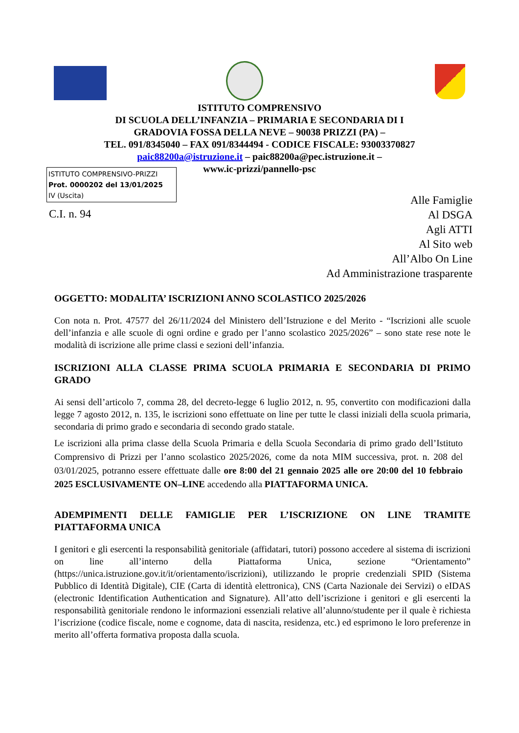ISTITUTO COMPRENSIVO
DI SCUOLA DELL’INFANZIA – PRIMARIA E SECONDARIA DI I
GRADOVIA FOSSA DELLA NEVE – 90038 PRIZZI (PA) –
TEL. 091/8345040 – FAX 091/8344494 - CODICE FISCALE: 93003370827
paic88200a@istruzione.it – paic88200a@pec.istruzione.it –
www.ic-prizzi/pannello-psc
ISTITUTO COMPRENSIVO-PRIZZI
Prot. 0000202 del 13/01/2025
IV (Uscita)
C.I. n. 94
Alle Famiglie
Al DSGA
Agli ATTI
Al Sito web
All’Albo On Line
Ad Amministrazione trasparente
OGGETTO: MODALITA’ ISCRIZIONI ANNO SCOLASTICO 2025/2026
Con nota n. Prot. 47577 del 26/11/2024 del Ministero dell’Istruzione e del Merito - “Iscrizioni alle scuole dell’infanzia e alle scuole di ogni ordine e grado per l’anno scolastico 2025/2026” – sono state rese note le modalità di iscrizione alle prime classi e sezioni dell’infanzia.
ISCRIZIONI ALLA CLASSE PRIMA SCUOLA PRIMARIA E SECONDARIA DI PRIMO GRADO
Ai sensi dell’articolo 7, comma 28, del decreto-legge 6 luglio 2012, n. 95, convertito con modificazioni dalla legge 7 agosto 2012, n. 135, le iscrizioni sono effettuate on line per tutte le classi iniziali della scuola primaria, secondaria di primo grado e secondaria di secondo grado statale.
Le iscrizioni alla prima classe della Scuola Primaria e della Scuola Secondaria di primo grado dell’Istituto Comprensivo di Prizzi per l’anno scolastico 2025/2026, come da nota MIM successiva, prot. n. 208 del 03/01/2025, potranno essere effettuate dalle ore 8:00 del 21 gennaio 2025 alle ore 20:00 del 10 febbraio 2025 ESCLUSIVAMENTE ON–LINE accedendo alla PIATTAFORMA UNICA.
ADEMPIMENTI DELLE FAMIGLIE PER L’ISCRIZIONE ON LINE TRAMITE PIATTAFORMA UNICA
I genitori e gli esercenti la responsabilità genitoriale (affidatari, tutori) possono accedere al sistema di iscrizioni on line all’interno della Piattaforma Unica, sezione “Orientamento” (https://unica.istruzione.gov.it/it/orientamento/iscrizioni), utilizzando le proprie credenziali SPID (Sistema Pubblico di Identità Digitale), CIE (Carta di identità elettronica), CNS (Carta Nazionale dei Servizi) o eIDAS (electronic Identification Authentication and Signature). All’atto dell’iscrizione i genitori e gli esercenti la responsabilità genitoriale rendono le informazioni essenziali relative all’alunno/studente per il quale è richiesta l’iscrizione (codice fiscale, nome e cognome, data di nascita, residenza, etc.) ed esprimono le loro preferenze in merito all’offerta formativa proposta dalla scuola.